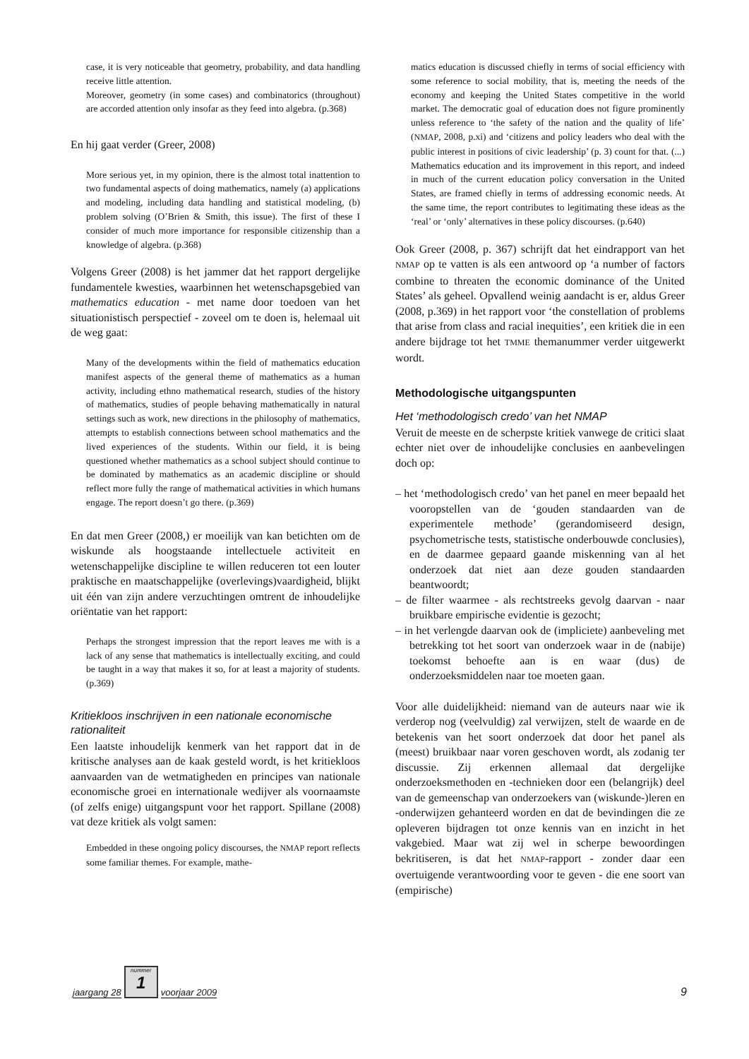case, it is very noticeable that geometry, probability, and data handling receive little attention.
Moreover, geometry (in some cases) and combinatorics (throughout) are accorded attention only insofar as they feed into algebra. (p.368)
En hij gaat verder (Greer, 2008)
More serious yet, in my opinion, there is the almost total inattention to two fundamental aspects of doing mathematics, namely (a) applications and modeling, including data handling and statistical modeling, (b) problem solving (O’Brien & Smith, this issue). The first of these I consider of much more importance for responsible citizenship than a knowledge of algebra. (p.368)
Volgens Greer (2008) is het jammer dat het rapport dergelijke fundamentele kwesties, waarbinnen het wetenschapsgebied van mathematics education - met name door toedoen van het situationistisch perspectief - zoveel om te doen is, helemaal uit de weg gaat:
Many of the developments within the field of mathematics education manifest aspects of the general theme of mathematics as a human activity, including ethno mathematical research, studies of the history of mathematics, studies of people behaving mathematically in natural settings such as work, new directions in the philosophy of mathematics, attempts to establish connections between school mathematics and the lived experiences of the students. Within our field, it is being questioned whether mathematics as a school subject should continue to be dominated by mathematics as an academic discipline or should reflect more fully the range of mathematical activities in which humans engage. The report doesn’t go there. (p.369)
En dat men Greer (2008,) er moeilijk van kan betichten om de wiskunde als hoogstaande intellectuele activiteit en wetenschappelijke discipline te willen reduceren tot een louter praktische en maatschappelijke (overlevings)vaardigheid, blijkt uit één van zijn andere verzuchtingen omtrent de inhoudelijke oriëntatie van het rapport:
Perhaps the strongest impression that the report leaves me with is a lack of any sense that mathematics is intellectually exciting, and could be taught in a way that makes it so, for at least a majority of students. (p.369)
Kritiekloos inschrijven in een nationale economische rationaliteit
Een laatste inhoudelijk kenmerk van het rapport dat in de kritische analyses aan de kaak gesteld wordt, is het kritiekloos aanvaarden van de wetmatigheden en principes van nationale economische groei en internationale wedijver als voornaamste (of zelfs enige) uitgangspunt voor het rapport. Spillane (2008) vat deze kritiek als volgt samen:
Embedded in these ongoing policy discourses, the NMAP report reflects some familiar themes. For example, mathe-
matics education is discussed chiefly in terms of social efficiency with some reference to social mobility, that is, meeting the needs of the economy and keeping the United States competitive in the world market. The democratic goal of education does not figure prominently unless reference to ‘the safety of the nation and the quality of life’ (NMAP, 2008, p.xi) and ‘citizens and policy leaders who deal with the public interest in positions of civic leadership’ (p. 3) count for that. (...) Mathematics education and its improvement in this report, and indeed in much of the current education policy conversation in the United States, are framed chiefly in terms of addressing economic needs. At the same time, the report contributes to legitimating these ideas as the ‘real’ or ‘only’ alternatives in these policy discourses. (p.640)
Ook Greer (2008, p. 367) schrijft dat het eindrapport van het NMAP op te vatten is als een antwoord op ‘a number of factors combine to threaten the economic dominance of the United States’ als geheel. Opvallend weinig aandacht is er, aldus Greer (2008, p.369) in het rapport voor ‘the constellation of problems that arise from class and racial inequities’, een kritiek die in een andere bijdrage tot het TMME themanummer verder uitgewerkt wordt.
Methodologische uitgangspunten
Het ‘methodologisch credo’ van het NMAP
Veruit de meeste en de scherpste kritiek vanwege de critici slaat echter niet over de inhoudelijke conclusies en aanbevelingen doch op:
– het ‘methodologisch credo’ van het panel en meer bepaald het vooropstellen van de ‘gouden standaarden van de experimentele methode’ (gerandomiseerd design, psychometrische tests, statistische onderbouwde conclusies), en de daarmee gepaard gaande miskenning van al het onderzoek dat niet aan deze gouden standaarden beantwoordt;
– de filter waarmee - als rechtstreeks gevolg daarvan - naar bruikbare empirische evidentie is gezocht;
– in het verlengde daarvan ook de (impliciete) aanbeveling met betrekking tot het soort van onderzoek waar in de (nabije) toekomst behoefte aan is en waar (dus) de onderzoeksmiddelen naar toe moeten gaan.
Voor alle duidelijkheid: niemand van de auteurs naar wie ik verderop nog (veelvuldig) zal verwijzen, stelt de waarde en de betekenis van het soort onderzoek dat door het panel als (meest) bruikbaar naar voren geschoven wordt, als zodanig ter discussie. Zij erkennen allemaal dat dergelijke onderzoeksmethoden en -technieken door een (belangrijk) deel van de gemeenschap van onderzoekers van (wiskunde-)leren en -onderwijzen gehanteerd worden en dat de bevindingen die ze opleveren bijdragen tot onze kennis van en inzicht in het vakgebied. Maar wat zij wel in scherpe bewoordingen bekritiseren, is dat het NMAP-rapport - zonder daar een overtuigende verantwoording voor te geven - die ene soort van (empirische)
jaargang 28
nummer
1
voorjaar 2009 9